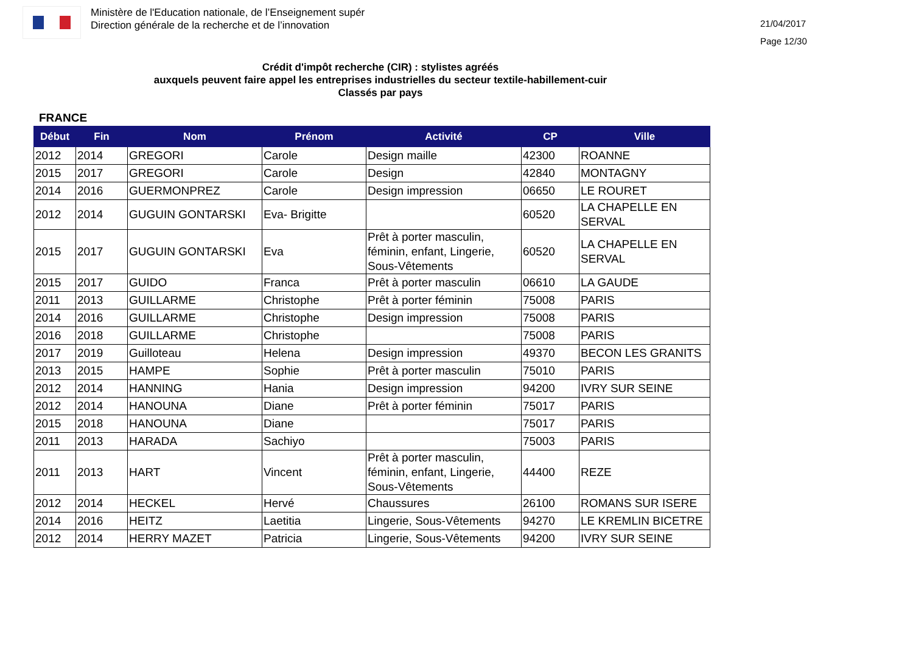Ministère de l'Education nationale, de l’Enseignement supér
Direction générale de la recherche et de l’innovation
21/04/2017
Page 12/30
Crédit d'impôt recherche (CIR) : stylistes agréés
auxquels peuvent faire appel les entreprises industrielles du secteur textile-habillement-cuir
Classés par pays
FRANCE
| Début | Fin | Nom | Prénom | Activité | CP | Ville |
| --- | --- | --- | --- | --- | --- | --- |
| 2012 | 2014 | GREGORI | Carole | Design maille | 42300 | ROANNE |
| 2015 | 2017 | GREGORI | Carole | Design | 42840 | MONTAGNY |
| 2014 | 2016 | GUERMONPREZ | Carole | Design impression | 06650 | LE ROURET |
| 2012 | 2014 | GUGUIN GONTARSKI | Eva- Brigitte | | 60520 | LA CHAPELLE EN SERVAL |
| 2015 | 2017 | GUGUIN GONTARSKI | Eva | Prêt à porter masculin, féminin, enfant, Lingerie, Sous-Vêtements | 60520 | LA CHAPELLE EN SERVAL |
| 2015 | 2017 | GUIDO | Franca | Prêt à porter masculin | 06610 | LA GAUDE |
| 2011 | 2013 | GUILLARME | Christophe | Prêt à porter féminin | 75008 | PARIS |
| 2014 | 2016 | GUILLARME | Christophe | Design impression | 75008 | PARIS |
| 2016 | 2018 | GUILLARME | Christophe | | 75008 | PARIS |
| 2017 | 2019 | Guilloteau | Helena | Design impression | 49370 | BECON LES GRANITS |
| 2013 | 2015 | HAMPE | Sophie | Prêt à porter masculin | 75010 | PARIS |
| 2012 | 2014 | HANNING | Hania | Design impression | 94200 | IVRY SUR SEINE |
| 2012 | 2014 | HANOUNA | Diane | Prêt à porter féminin | 75017 | PARIS |
| 2015 | 2018 | HANOUNA | Diane | | 75017 | PARIS |
| 2011 | 2013 | HARADA | Sachiyo | | 75003 | PARIS |
| 2011 | 2013 | HART | Vincent | Prêt à porter masculin, féminin, enfant, Lingerie, Sous-Vêtements | 44400 | REZE |
| 2012 | 2014 | HECKEL | Hervé | Chaussures | 26100 | ROMANS SUR ISERE |
| 2014 | 2016 | HEITZ | Laetitia | Lingerie, Sous-Vêtements | 94270 | LE KREMLIN BICETRE |
| 2012 | 2014 | HERRY MAZET | Patricia | Lingerie, Sous-Vêtements | 94200 | IVRY SUR SEINE |